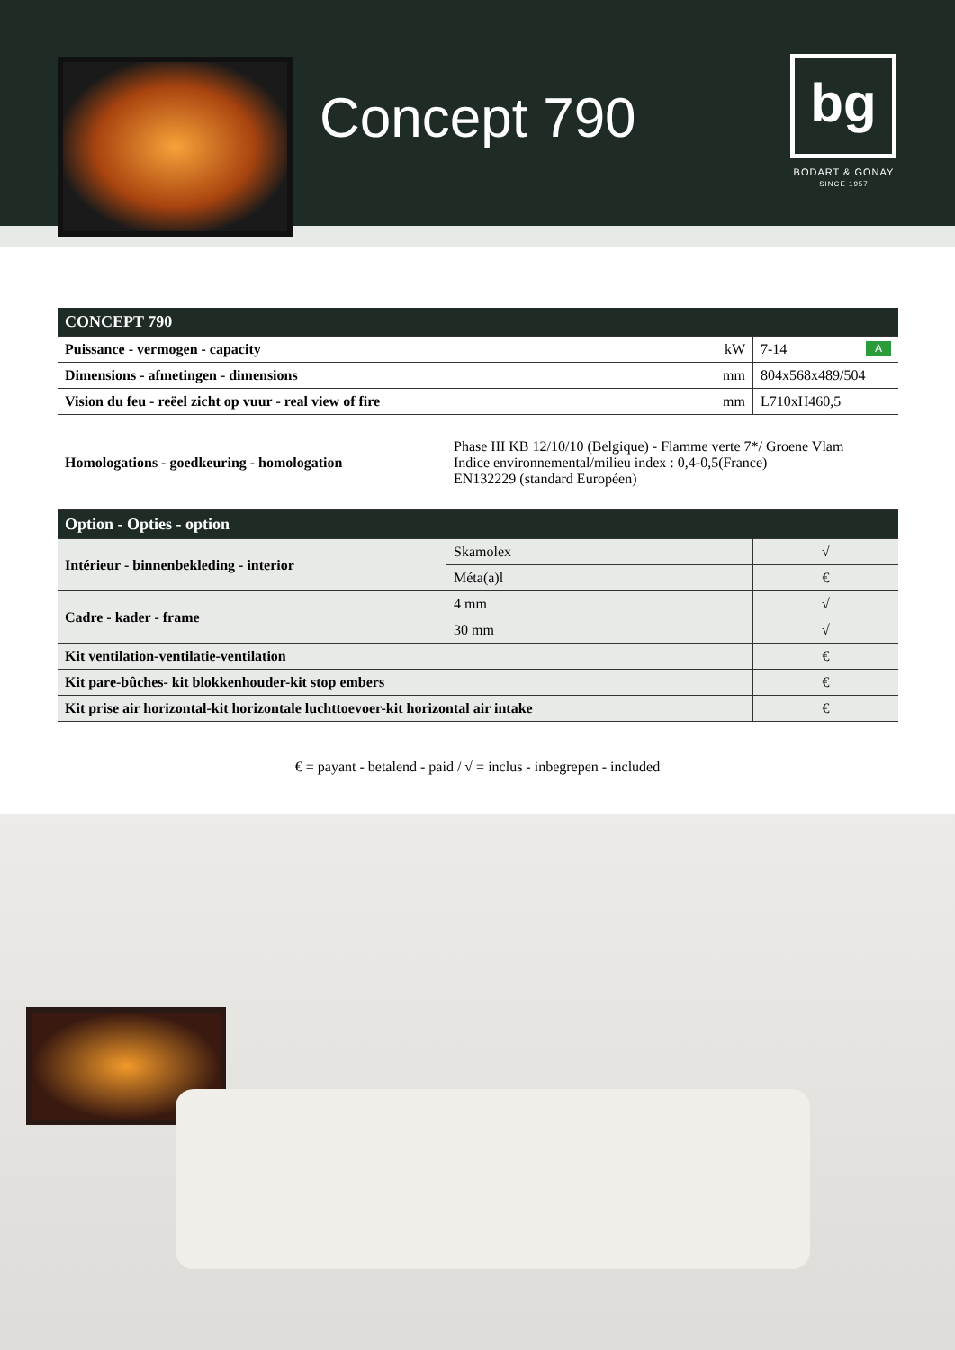Concept 790 bg
BODART & GONAY
SINCE 1957
| CONCEPT 790 | | |
| --- | --- | --- |
| Puissance - vermogen - capacity | kW | 7-14 A |
| Dimensions - afmetingen - dimensions | mm | 804x568x489/504 |
| Vision du feu - reëel zicht op vuur - real view of fire | mm | L710xH460,5 |
| Homologations - goedkeuring - homologation | Phase III KB 12/10/10 (Belgique) - Flamme verte 7*/ Groene Vlam Indice environnemental/milieu index : 0,4-0,5(France) EN132229 (standard Européen) | |
| Option - Opties - option | | |
| Intérieur - binnenbekleding - interior | Skamolex | √ |
| | Méta(a)l | € |
| Cadre - kader - frame | 4 mm | √ |
| | 30 mm | √ |
| Kit ventilation-ventilatie-ventilation | | € |
| Kit pare-bûches- kit blokkenhouder-kit stop embers | | € |
| Kit prise air horizontal-kit horizontale luchttoevoer-kit horizontal air intake | | € |
€ = payant - betalend - paid / √ = inclus - inbegrepen - included